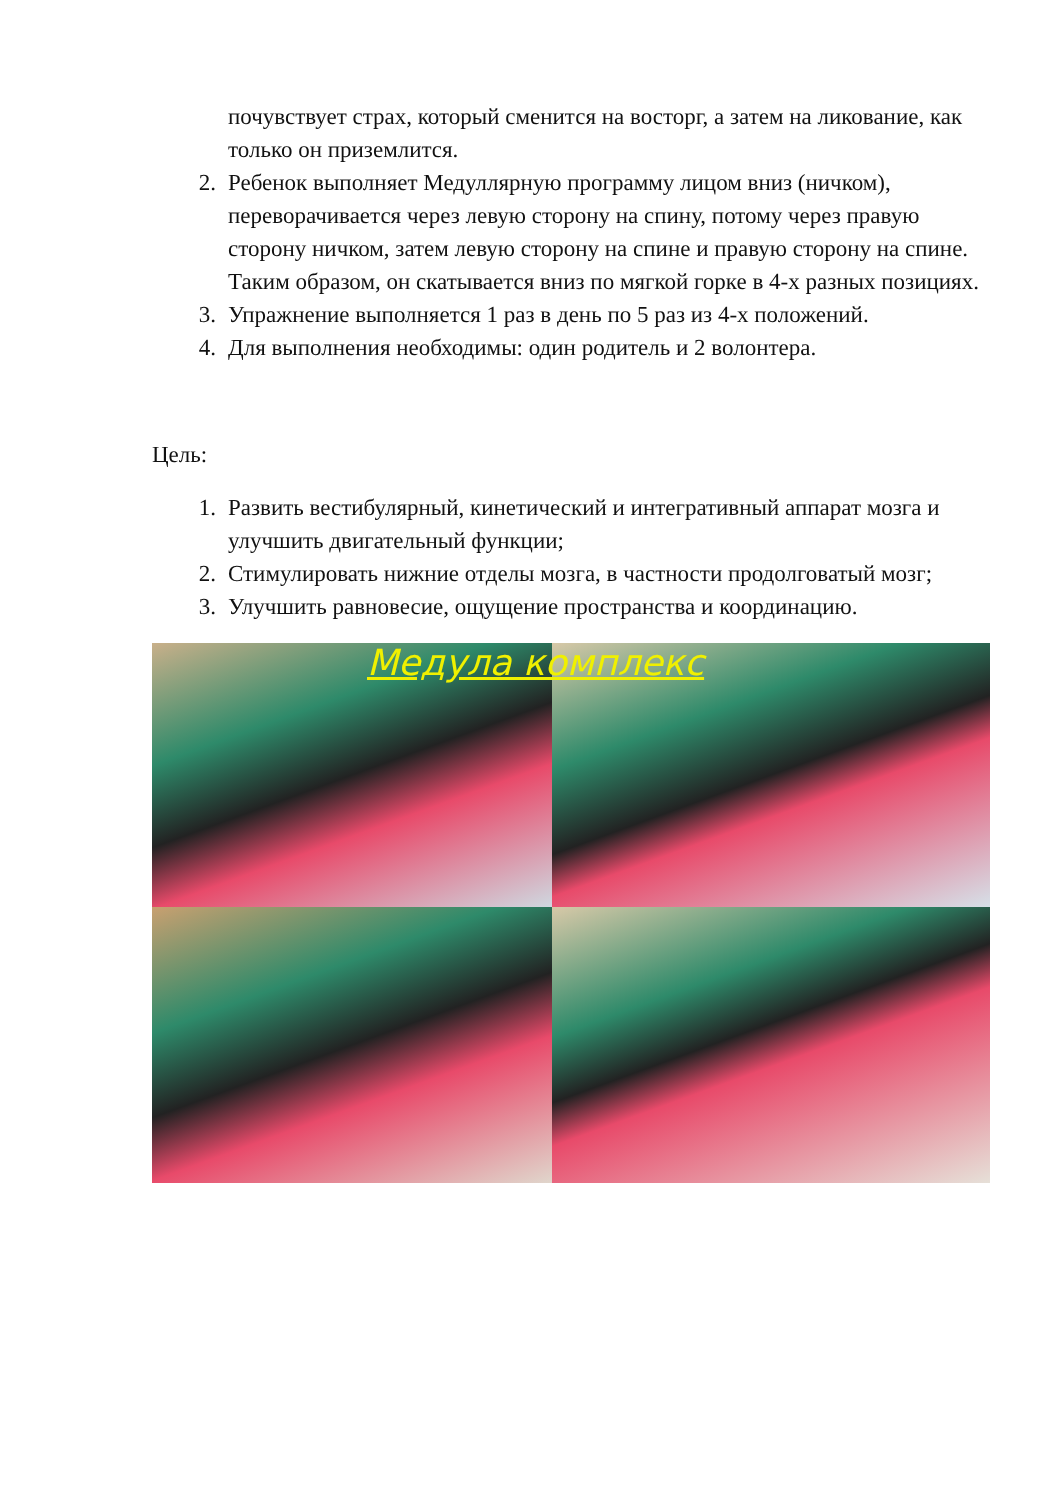почувствует страх, который сменится на восторг, а затем на ликование, как только он приземлится.
2. Ребенок выполняет Медуллярную программу лицом вниз (ничком), переворачивается через левую сторону на спину, потому через правую сторону ничком, затем левую сторону на спине и правую сторону на спине. Таким образом, он скатывается вниз по мягкой горке в 4-х разных позициях.
3. Упражнение выполняется 1 раз в день по 5 раз из 4-х положений.
4. Для выполнения необходимы: один родитель и 2 волонтера.
Цель:
1. Развить вестибулярный, кинетический и интегративный аппарат мозга и улучшить двигательный функции;
2. Стимулировать нижние отделы мозга, в частности продолговатый мозг;
3. Улучшить равновесие, ощущение пространства и координацию.
Медула комплекс